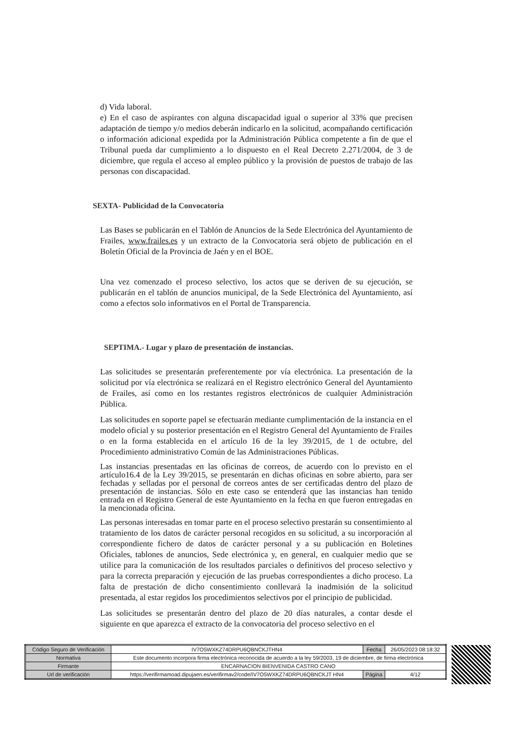d) Vida laboral.
e) En el caso de aspirantes con alguna discapacidad igual o superior al 33% que precisen adaptación de tiempo y/o medios deberán indicarlo en la solicitud, acompañando certificación o información adicional expedida por la Administración Pública competente a fin de que el Tribunal pueda dar cumplimiento a lo dispuesto en el Real Decreto 2.271/2004, de 3 de diciembre, que regula el acceso al empleo público y la provisión de puestos de trabajo de las personas con discapacidad.
SEXTA- Publicidad de la Convocatoria
Las Bases se publicarán en el Tablón de Anuncios de la Sede Electrónica del Ayuntamiento de Frailes, www.frailes.es y un extracto de la Convocatoria será objeto de publicación en el Boletín Oficial de la Provincia de Jaén y en el BOE.
Una vez comenzado el proceso selectivo, los actos que se deriven de su ejecución, se publicarán en el tablón de anuncios municipal, de la Sede Electrónica del Ayuntamiento, así como a efectos solo informativos en el Portal de Transparencia.
SEPTIMA.- Lugar y plazo de presentación de instancias.
Las solicitudes se presentarán preferentemente por vía electrónica. La presentación de la solicitud por vía electrónica se realizará en el Registro electrónico General del Ayuntamiento de Frailes, así como en los restantes registros electrónicos de cualquier Administración Pública.
Las solicitudes en soporte papel se efectuarán mediante cumplimentación de la instancia en el modelo oficial y su posterior presentación en el Registro General del Ayuntamiento de Frailes o en la forma establecida en el artículo 16 de la ley 39/2015, de 1 de octubre, del Procedimiento administrativo Común de las Administraciones Públicas.
Las instancias presentadas en las oficinas de correos, de acuerdo con lo previsto en el artículo16.4 de la Ley 39/2015, se presentarán en dichas oficinas en sobre abierto, para ser fechadas y selladas por el personal de correos antes de ser certificadas dentro del plazo de presentación de instancias. Sólo en este caso se entenderá que las instancias han tenido entrada en el Registro General de este Ayuntamiento en la fecha en que fueron entregadas en la mencionada oficina.
Las personas interesadas en tomar parte en el proceso selectivo prestarán su consentimiento al tratamiento de los datos de carácter personal recogidos en su solicitud, a su incorporación al correspondiente fichero de datos de carácter personal y a su publicación en Boletines Oficiales, tablones de anuncios, Sede electrónica y, en general, en cualquier medio que se utilice para la comunicación de los resultados parciales o definitivos del proceso selectivo y para la correcta preparación y ejecución de las pruebas correspondientes a dicho proceso. La falta de prestación de dicho consentimiento conllevará la inadmisión de la solicitud presentada, al estar regidos los procedimientos selectivos por el principio de publicidad.
Las solicitudes se presentarán dentro del plazo de 20 días naturales, a contar desde el siguiente en que aparezca el extracto de la convocatoria del proceso selectivo en el
| Código Seguro de Verificación | IV7O5WXKZ74DRPU6QBNCKJTHN4 | Fecha | 26/05/2023 08:18:32 |
| Normativa | Este documento incorpora firma electrónica reconocida de acuerdo a la ley 59/2003, 19 de diciembre, de firma electrónica | | |
| Firmante | ENCARNACION BIENVENIDA CASTRO CANO | | |
| Url de verificación | https://verifirmamoad.dipujaen.es/verifirmav2/code/IV7O5WXKZ74DRPU6QBNCKJT HN4 | Página | 4/12 |